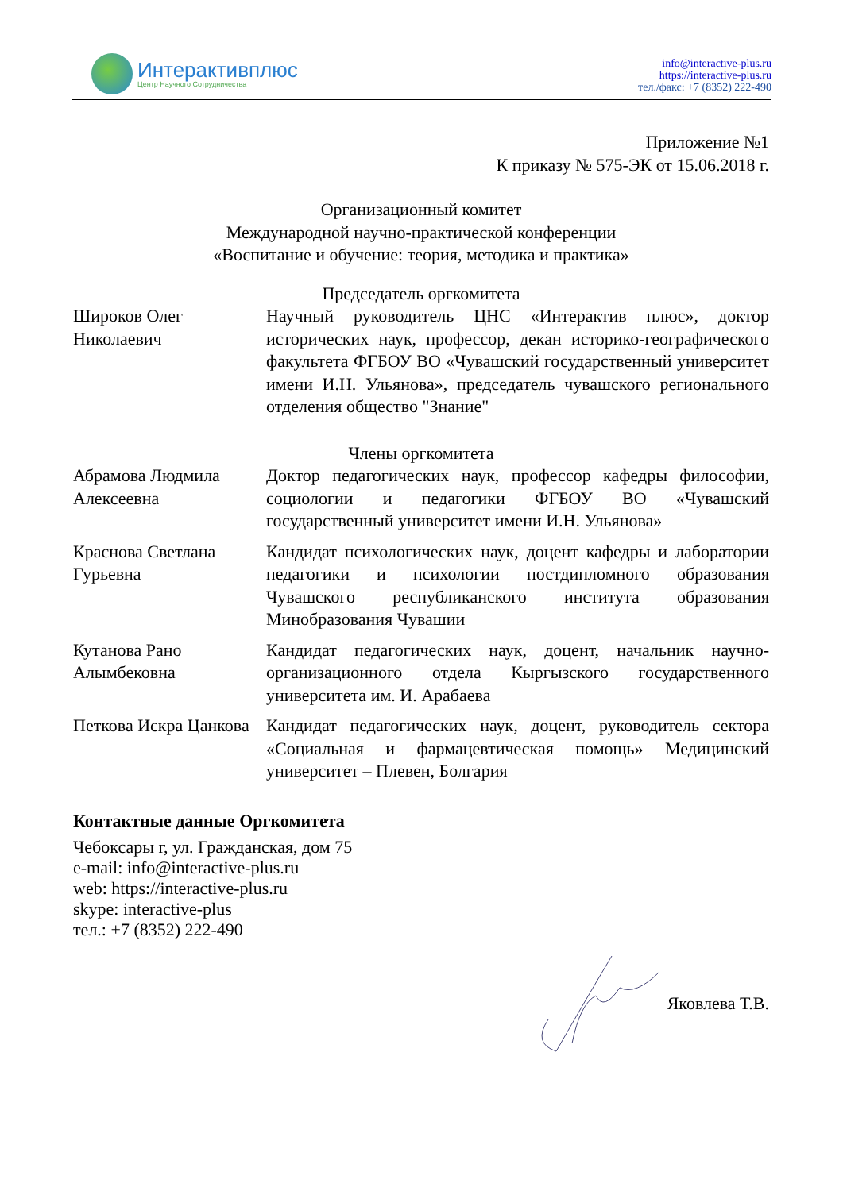Интерактивплюс
Центр Научного Сотрудничества
info@interactive-plus.ru
https://interactive-plus.ru
тел./факс: +7 (8352) 222-490
Приложение №1
К приказу № 575-ЭК от 15.06.2018 г.
Организационный комитет
Международной научно-практической конференции
«Воспитание и обучение: теория, методика и практика»
Председатель оргкомитета
| Широков Олег Николаевич | Научный руководитель ЦНС «Интерактив плюс», доктор исторических наук, профессор, декан историко-географического факультета ФГБОУ ВО «Чувашский государственный университет имени И.Н. Ульянова», председатель чувашского регионального отделения общество "Знание" |
Члены оргкомитета
| Абрамова Людмила Алексеевна | Доктор педагогических наук, профессор кафедры философии, социологии и педагогики ФГБОУ ВО «Чувашский государственный университет имени И.Н. Ульянова» |
| Краснова Светлана Гурьевна | Кандидат психологических наук, доцент кафедры и лаборатории педагогики и психологии постдипломного образования Чувашского республиканского института образования Минобразования Чувашии |
| Кутанова Рано Алымбековна | Кандидат педагогических наук, доцент, начальник научно-организационного отдела Кыргызского государственного университета им. И. Арабаева |
| Петкова Искра Цанкова | Кандидат педагогических наук, доцент, руководитель сектора «Социальная и фармацевтическая помощь» Медицинский университет – Плевен, Болгария |
Контактные данные Оргкомитета
Чебоксары г, ул. Гражданская, дом 75
e-mail: info@interactive-plus.ru
web: https://interactive-plus.ru
skype: interactive-plus
тел.: +7 (8352) 222-490
Яковлева Т.В.